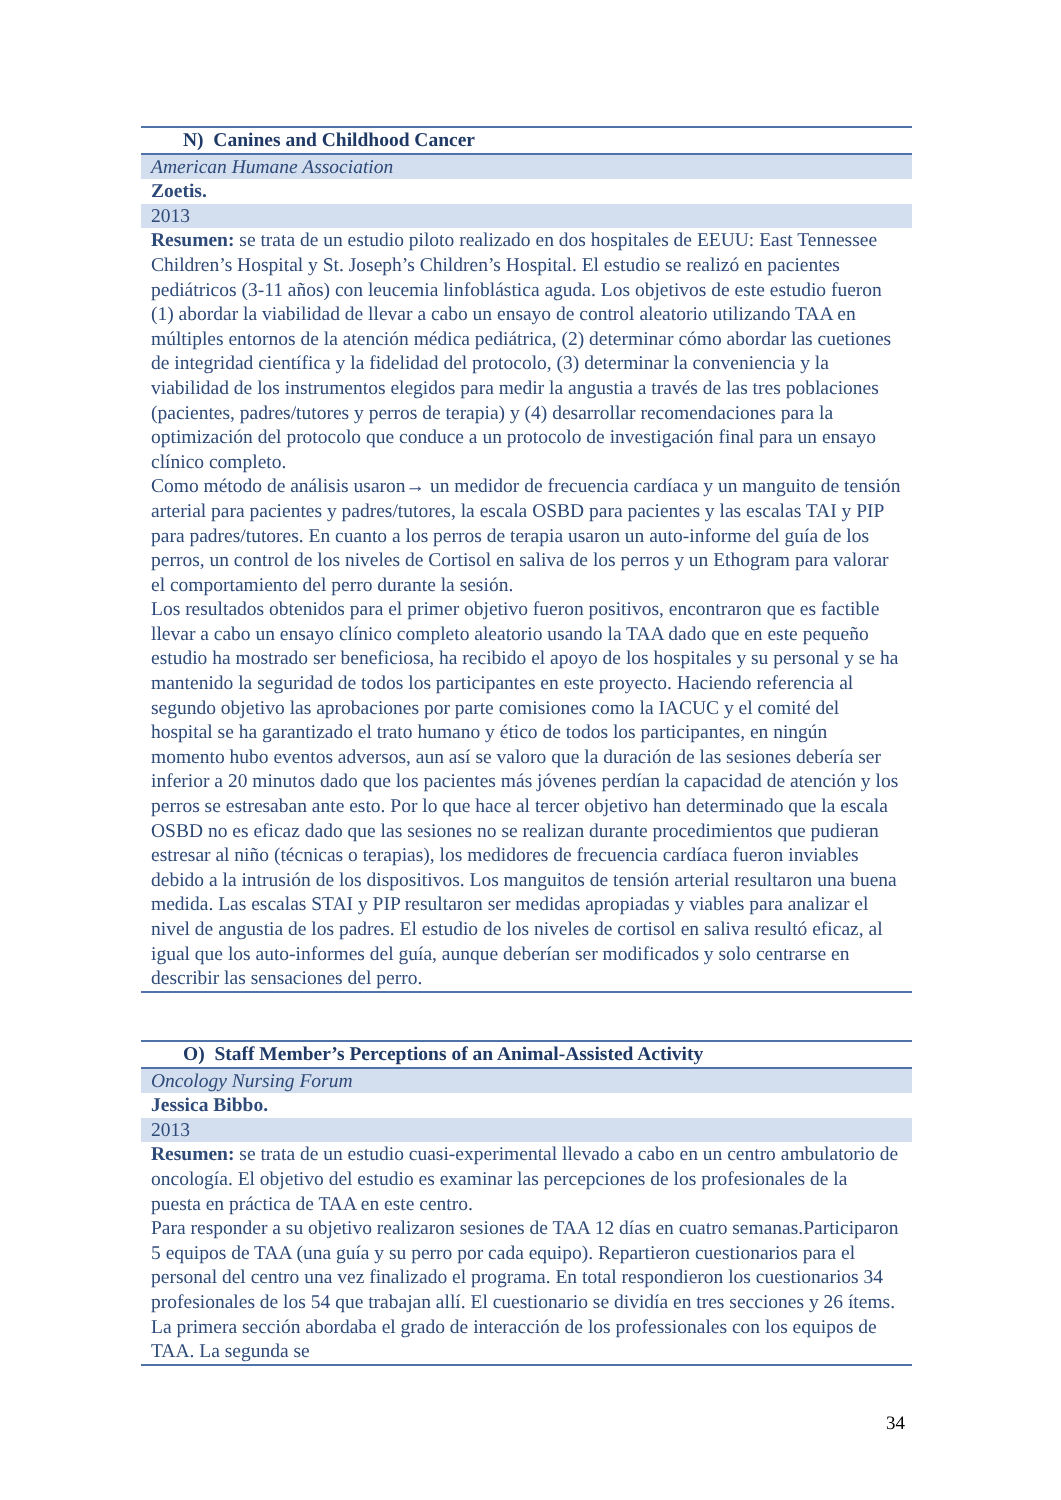| N) Canines and Childhood Cancer |
| American Humane Association |
| Zoetis. |
| 2013 |
| Resumen: se trata de un estudio piloto realizado en dos hospitales de EEUU: East Tennessee Children’s Hospital y St. Joseph’s Children’s Hospital. El estudio se realizó en pacientes pediátricos (3-11 años) con leucemia linfoblástica aguda. Los objetivos de este estudio fueron (1) abordar la viabilidad de llevar a cabo un ensayo de control aleatorio utilizando TAA en múltiples entornos de la atención médica pediátrica, (2) determinar cómo abordar las cuetiones de integridad científica y la fidelidad del protocolo, (3) determinar la conveniencia y la viabilidad de los instrumentos elegidos para medir la angustia a través de las tres poblaciones (pacientes, padres/tutores y perros de terapia) y (4) desarrollar recomendaciones para la optimización del protocolo que conduce a un protocolo de investigación final para un ensayo clínico completo. Como método de análisis usaron→ un medidor de frecuencia cardíaca y un manguito de tensión arterial para pacientes y padres/tutores, la escala OSBD para pacientes y las escalas TAI y PIP para padres/tutores. En cuanto a los perros de terapia usaron un auto-informe del guía de los perros, un control de los niveles de Cortisol en saliva de los perros y un Ethogram para valorar el comportamiento del perro durante la sesión. Los resultados obtenidos para el primer objetivo fueron positivos, encontraron que es factible llevar a cabo un ensayo clínico completo aleatorio usando la TAA dado que en este pequeño estudio ha mostrado ser beneficiosa, ha recibido el apoyo de los hospitales y su personal y se ha mantenido la seguridad de todos los participantes en este proyecto. Haciendo referencia al segundo objetivo las aprobaciones por parte comisiones como la IACUC y el comité del hospital se ha garantizado el trato humano y ético de todos los participantes, en ningún momento hubo eventos adversos, aun así se valoro que la duración de las sesiones debería ser inferior a 20 minutos dado que los pacientes más jóvenes perdían la capacidad de atención y los perros se estresaban ante esto. Por lo que hace al tercer objetivo han determinado que la escala OSBD no es eficaz dado que las sesiones no se realizan durante procedimientos que pudieran estresar al niño (técnicas o terapias), los medidores de frecuencia cardíaca fueron inviables debido a la intrusión de los dispositivos. Los manguitos de tensión arterial resultaron una buena medida. Las escalas STAI y PIP resultaron ser medidas apropiadas y viables para analizar el nivel de angustia de los padres. El estudio de los niveles de cortisol en saliva resultó eficaz, al igual que los auto-informes del guía, aunque deberían ser modificados y solo centrarse en describir las sensaciones del perro. |
| O) Staff Member’s Perceptions of an Animal-Assisted Activity |
| Oncology Nursing Forum |
| Jessica Bibbo. |
| 2013 |
| Resumen: se trata de un estudio cuasi-experimental llevado a cabo en un centro ambulatorio de oncología. El objetivo del estudio es examinar las percepciones de los profesionales de la puesta en práctica de TAA en este centro. Para responder a su objetivo realizaron sesiones de TAA 12 días en cuatro semanas.Participaron 5 equipos de TAA (una guía y su perro por cada equipo). Repartieron cuestionarios para el personal del centro una vez finalizado el programa. En total respondieron los cuestionarios 34 profesionales de los 54 que trabajan allí. El cuestionario se dividía en tres secciones y 26 ítems. La primera sección abordaba el grado de interacción de los professionales con los equipos de TAA. La segunda se |
34